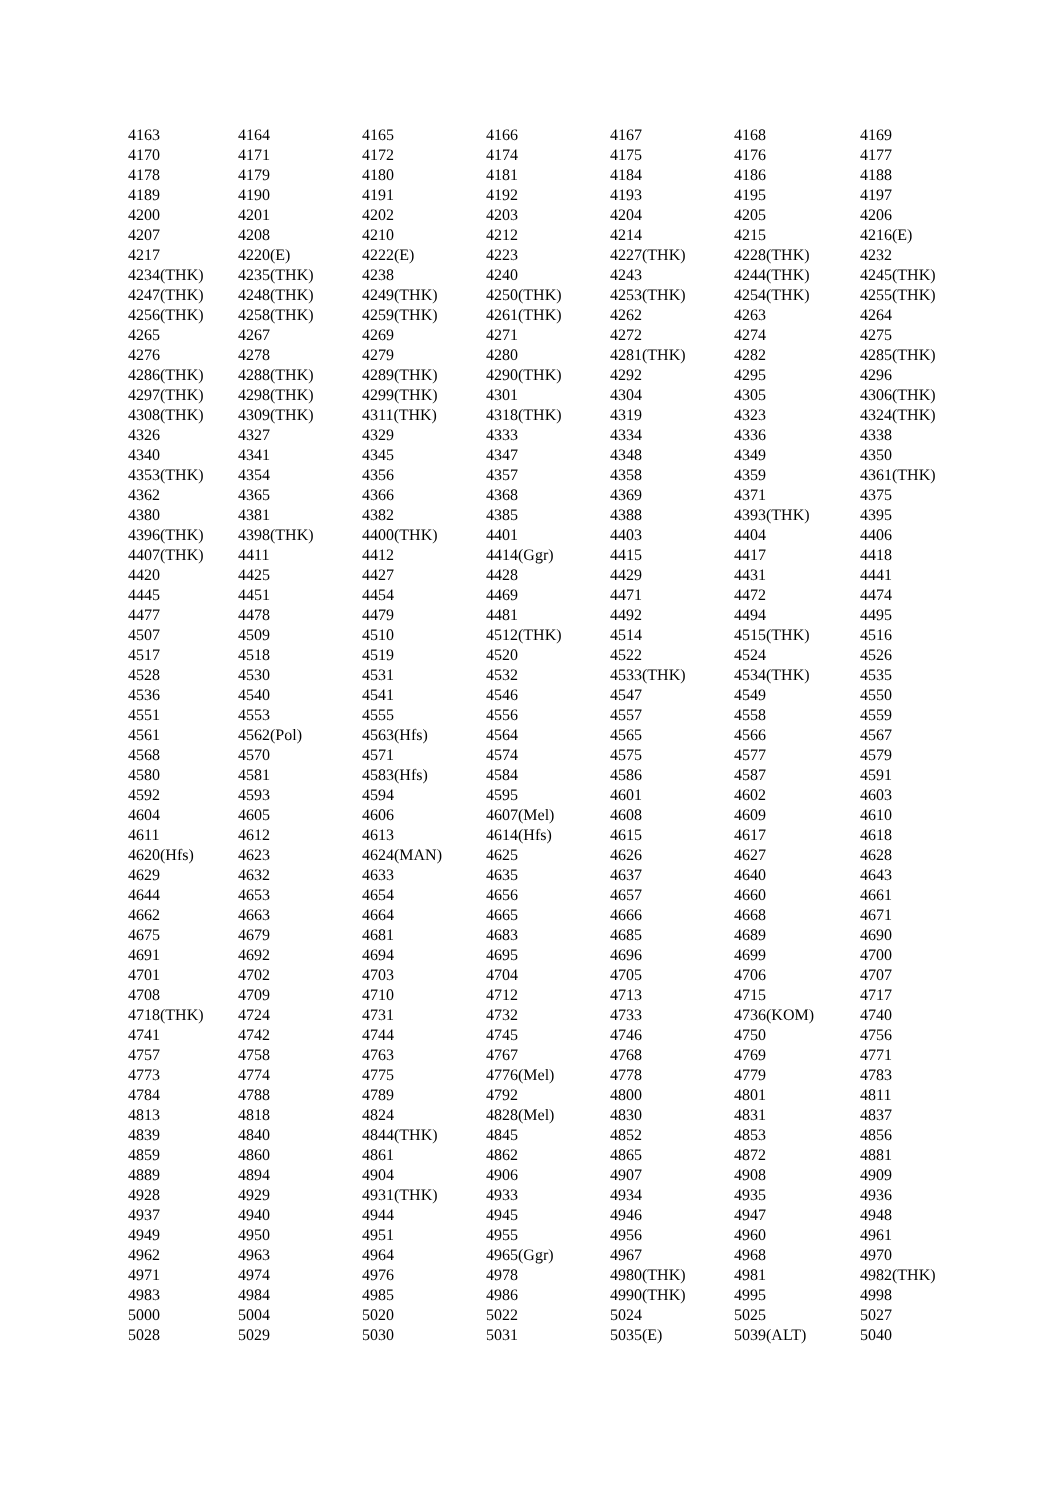| 4163 | 4164 | 4165 | 4166 | 4167 | 4168 | 4169 |
| 4170 | 4171 | 4172 | 4174 | 4175 | 4176 | 4177 |
| 4178 | 4179 | 4180 | 4181 | 4184 | 4186 | 4188 |
| 4189 | 4190 | 4191 | 4192 | 4193 | 4195 | 4197 |
| 4200 | 4201 | 4202 | 4203 | 4204 | 4205 | 4206 |
| 4207 | 4208 | 4210 | 4212 | 4214 | 4215 | 4216(E) |
| 4217 | 4220(E) | 4222(E) | 4223 | 4227(THK) | 4228(THK) | 4232 |
| 4234(THK) | 4235(THK) | 4238 | 4240 | 4243 | 4244(THK) | 4245(THK) |
| 4247(THK) | 4248(THK) | 4249(THK) | 4250(THK) | 4253(THK) | 4254(THK) | 4255(THK) |
| 4256(THK) | 4258(THK) | 4259(THK) | 4261(THK) | 4262 | 4263 | 4264 |
| 4265 | 4267 | 4269 | 4271 | 4272 | 4274 | 4275 |
| 4276 | 4278 | 4279 | 4280 | 4281(THK) | 4282 | 4285(THK) |
| 4286(THK) | 4288(THK) | 4289(THK) | 4290(THK) | 4292 | 4295 | 4296 |
| 4297(THK) | 4298(THK) | 4299(THK) | 4301 | 4304 | 4305 | 4306(THK) |
| 4308(THK) | 4309(THK) | 4311(THK) | 4318(THK) | 4319 | 4323 | 4324(THK) |
| 4326 | 4327 | 4329 | 4333 | 4334 | 4336 | 4338 |
| 4340 | 4341 | 4345 | 4347 | 4348 | 4349 | 4350 |
| 4353(THK) | 4354 | 4356 | 4357 | 4358 | 4359 | 4361(THK) |
| 4362 | 4365 | 4366 | 4368 | 4369 | 4371 | 4375 |
| 4380 | 4381 | 4382 | 4385 | 4388 | 4393(THK) | 4395 |
| 4396(THK) | 4398(THK) | 4400(THK) | 4401 | 4403 | 4404 | 4406 |
| 4407(THK) | 4411 | 4412 | 4414(Ggr) | 4415 | 4417 | 4418 |
| 4420 | 4425 | 4427 | 4428 | 4429 | 4431 | 4441 |
| 4445 | 4451 | 4454 | 4469 | 4471 | 4472 | 4474 |
| 4477 | 4478 | 4479 | 4481 | 4492 | 4494 | 4495 |
| 4507 | 4509 | 4510 | 4512(THK) | 4514 | 4515(THK) | 4516 |
| 4517 | 4518 | 4519 | 4520 | 4522 | 4524 | 4526 |
| 4528 | 4530 | 4531 | 4532 | 4533(THK) | 4534(THK) | 4535 |
| 4536 | 4540 | 4541 | 4546 | 4547 | 4549 | 4550 |
| 4551 | 4553 | 4555 | 4556 | 4557 | 4558 | 4559 |
| 4561 | 4562(Pol) | 4563(Hfs) | 4564 | 4565 | 4566 | 4567 |
| 4568 | 4570 | 4571 | 4574 | 4575 | 4577 | 4579 |
| 4580 | 4581 | 4583(Hfs) | 4584 | 4586 | 4587 | 4591 |
| 4592 | 4593 | 4594 | 4595 | 4601 | 4602 | 4603 |
| 4604 | 4605 | 4606 | 4607(Mel) | 4608 | 4609 | 4610 |
| 4611 | 4612 | 4613 | 4614(Hfs) | 4615 | 4617 | 4618 |
| 4620(Hfs) | 4623 | 4624(MAN) | 4625 | 4626 | 4627 | 4628 |
| 4629 | 4632 | 4633 | 4635 | 4637 | 4640 | 4643 |
| 4644 | 4653 | 4654 | 4656 | 4657 | 4660 | 4661 |
| 4662 | 4663 | 4664 | 4665 | 4666 | 4668 | 4671 |
| 4675 | 4679 | 4681 | 4683 | 4685 | 4689 | 4690 |
| 4691 | 4692 | 4694 | 4695 | 4696 | 4699 | 4700 |
| 4701 | 4702 | 4703 | 4704 | 4705 | 4706 | 4707 |
| 4708 | 4709 | 4710 | 4712 | 4713 | 4715 | 4717 |
| 4718(THK) | 4724 | 4731 | 4732 | 4733 | 4736(KOM) | 4740 |
| 4741 | 4742 | 4744 | 4745 | 4746 | 4750 | 4756 |
| 4757 | 4758 | 4763 | 4767 | 4768 | 4769 | 4771 |
| 4773 | 4774 | 4775 | 4776(Mel) | 4778 | 4779 | 4783 |
| 4784 | 4788 | 4789 | 4792 | 4800 | 4801 | 4811 |
| 4813 | 4818 | 4824 | 4828(Mel) | 4830 | 4831 | 4837 |
| 4839 | 4840 | 4844(THK) | 4845 | 4852 | 4853 | 4856 |
| 4859 | 4860 | 4861 | 4862 | 4865 | 4872 | 4881 |
| 4889 | 4894 | 4904 | 4906 | 4907 | 4908 | 4909 |
| 4928 | 4929 | 4931(THK) | 4933 | 4934 | 4935 | 4936 |
| 4937 | 4940 | 4944 | 4945 | 4946 | 4947 | 4948 |
| 4949 | 4950 | 4951 | 4955 | 4956 | 4960 | 4961 |
| 4962 | 4963 | 4964 | 4965(Ggr) | 4967 | 4968 | 4970 |
| 4971 | 4974 | 4976 | 4978 | 4980(THK) | 4981 | 4982(THK) |
| 4983 | 4984 | 4985 | 4986 | 4990(THK) | 4995 | 4998 |
| 5000 | 5004 | 5020 | 5022 | 5024 | 5025 | 5027 |
| 5028 | 5029 | 5030 | 5031 | 5035(E) | 5039(ALT) | 5040 |